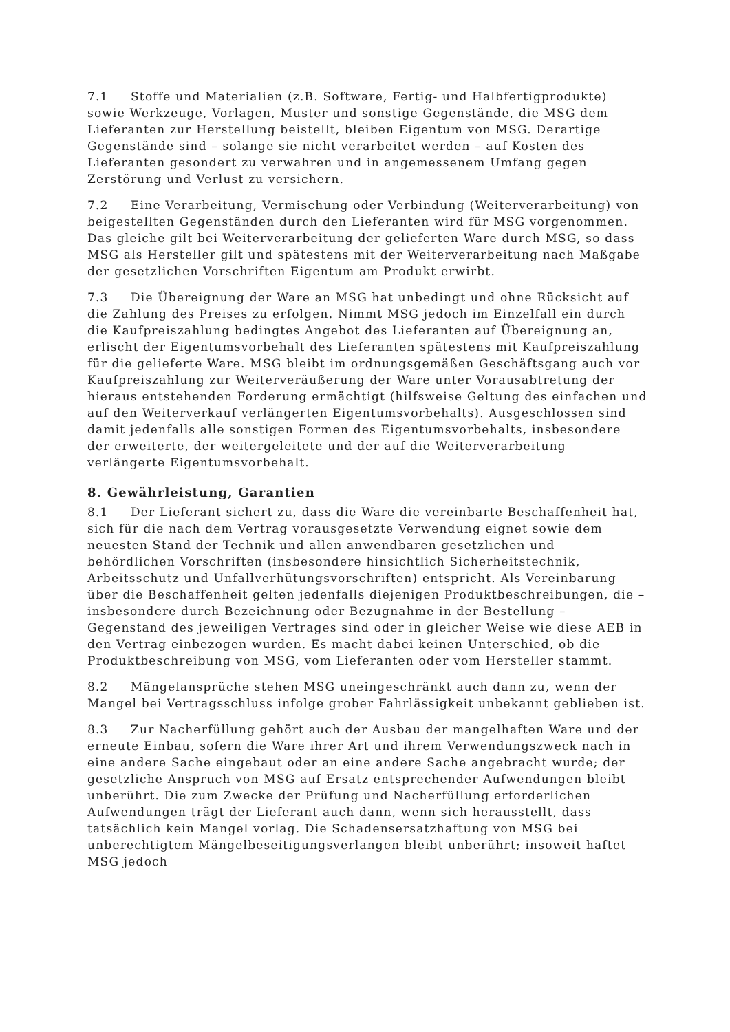7.1 Stoffe und Materialien (z.B. Software, Fertig- und Halbfertigprodukte) sowie Werkzeuge, Vorlagen, Muster und sonstige Gegenstände, die MSG dem Lieferanten zur Herstellung beistellt, bleiben Eigentum von MSG. Derartige Gegenstände sind – solange sie nicht verarbeitet werden – auf Kosten des Lieferanten gesondert zu verwahren und in angemessenem Umfang gegen Zerstörung und Verlust zu versichern.
7.2 Eine Verarbeitung, Vermischung oder Verbindung (Weiterverarbeitung) von beigestellten Gegenständen durch den Lieferanten wird für MSG vorgenommen. Das gleiche gilt bei Weiterverarbeitung der gelieferten Ware durch MSG, so dass MSG als Hersteller gilt und spätestens mit der Weiterverarbeitung nach Maßgabe der gesetzlichen Vorschriften Eigentum am Produkt erwirbt.
7.3 Die Übereignung der Ware an MSG hat unbedingt und ohne Rücksicht auf die Zahlung des Preises zu erfolgen. Nimmt MSG jedoch im Einzelfall ein durch die Kaufpreiszahlung bedingtes Angebot des Lieferanten auf Übereignung an, erlischt der Eigentumsvorbehalt des Lieferanten spätestens mit Kaufpreiszahlung für die gelieferte Ware. MSG bleibt im ordnungsgemäßen Geschäftsgang auch vor Kaufpreiszahlung zur Weiterveräußerung der Ware unter Vorausabtretung der hieraus entstehenden Forderung ermächtigt (hilfsweise Geltung des einfachen und auf den Weiterverkauf verlängerten Eigentumsvorbehalts). Ausgeschlossen sind damit jedenfalls alle sonstigen Formen des Eigentumsvorbehalts, insbesondere der erweiterte, der weitergeleitete und der auf die Weiterverarbeitung verlängerte Eigentumsvorbehalt.
8. Gewährleistung, Garantien
8.1 Der Lieferant sichert zu, dass die Ware die vereinbarte Beschaffenheit hat, sich für die nach dem Vertrag vorausgesetzte Verwendung eignet sowie dem neuesten Stand der Technik und allen anwendbaren gesetzlichen und behördlichen Vorschriften (insbesondere hinsichtlich Sicherheitstechnik, Arbeitsschutz und Unfallverhütungsvorschriften) entspricht. Als Vereinbarung über die Beschaffenheit gelten jedenfalls diejenigen Produktbeschreibungen, die – insbesondere durch Bezeichnung oder Bezugnahme in der Bestellung – Gegenstand des jeweiligen Vertrages sind oder in gleicher Weise wie diese AEB in den Vertrag einbezogen wurden. Es macht dabei keinen Unterschied, ob die Produktbeschreibung von MSG, vom Lieferanten oder vom Hersteller stammt.
8.2 Mängelansprüche stehen MSG uneingeschränkt auch dann zu, wenn der Mangel bei Vertragsschluss infolge grober Fahrlässigkeit unbekannt geblieben ist.
8.3 Zur Nacherfüllung gehört auch der Ausbau der mangelhaften Ware und der erneute Einbau, sofern die Ware ihrer Art und ihrem Verwendungszweck nach in eine andere Sache eingebaut oder an eine andere Sache angebracht wurde; der gesetzliche Anspruch von MSG auf Ersatz entsprechender Aufwendungen bleibt unberührt. Die zum Zwecke der Prüfung und Nacherfüllung erforderlichen Aufwendungen trägt der Lieferant auch dann, wenn sich herausstellt, dass tatsächlich kein Mangel vorlag. Die Schadensersatzhaftung von MSG bei unberechtigtem Mängelbeseitigungsverlangen bleibt unberührt; insoweit haftet MSG jedoch